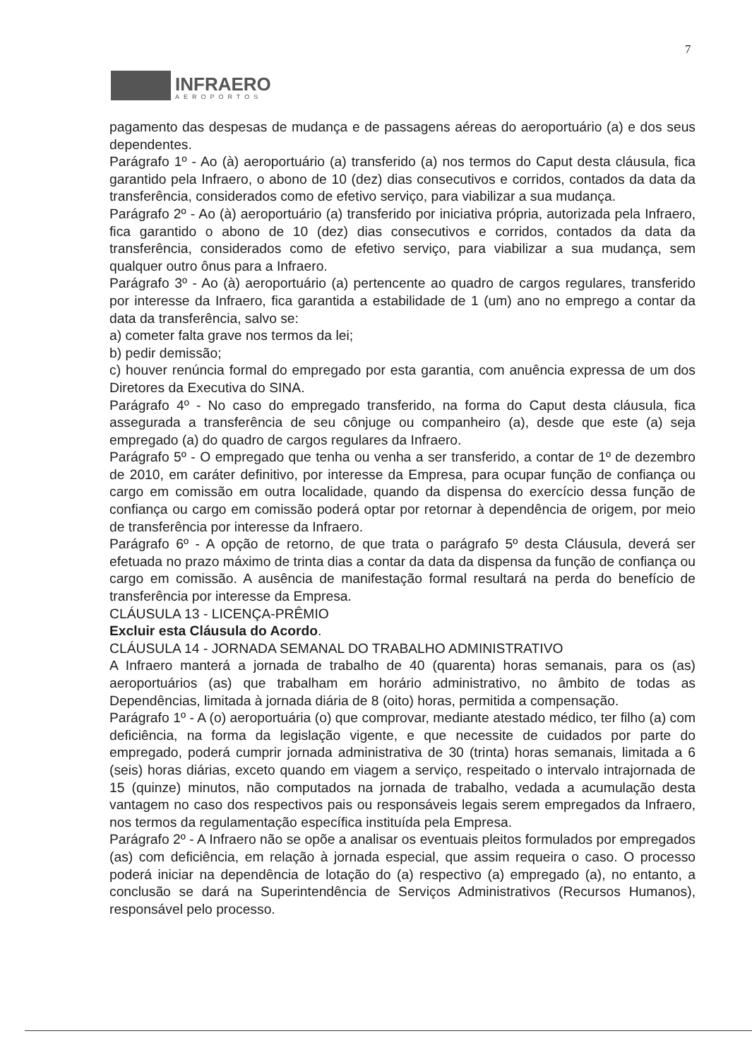7
INFRAERO
AEROPORTOS
pagamento das despesas de mudança e de passagens aéreas do aeroportuário (a) e dos seus dependentes.
Parágrafo 1º - Ao (à) aeroportuário (a) transferido (a) nos termos do Caput desta cláusula, fica garantido pela Infraero, o abono de 10 (dez) dias consecutivos e corridos, contados da data da transferência, considerados como de efetivo serviço, para viabilizar a sua mudança.
Parágrafo 2º - Ao (à) aeroportuário (a) transferido por iniciativa própria, autorizada pela Infraero, fica garantido o abono de 10 (dez) dias consecutivos e corridos, contados da data da transferência, considerados como de efetivo serviço, para viabilizar a sua mudança, sem qualquer outro ônus para a Infraero.
Parágrafo 3º - Ao (à) aeroportuário (a) pertencente ao quadro de cargos regulares, transferido por interesse da Infraero, fica garantida a estabilidade de 1 (um) ano no emprego a contar da data da transferência, salvo se:
a) cometer falta grave nos termos da lei;
b) pedir demissão;
c) houver renúncia formal do empregado por esta garantia, com anuência expressa de um dos Diretores da Executiva do SINA.
Parágrafo 4º - No caso do empregado transferido, na forma do Caput desta cláusula, fica assegurada a transferência de seu cônjuge ou companheiro (a), desde que este (a) seja empregado (a) do quadro de cargos regulares da Infraero.
Parágrafo 5º - O empregado que tenha ou venha a ser transferido, a contar de 1º de dezembro de 2010, em caráter definitivo, por interesse da Empresa, para ocupar função de confiança ou cargo em comissão em outra localidade, quando da dispensa do exercício dessa função de confiança ou cargo em comissão poderá optar por retornar à dependência de origem, por meio de transferência por interesse da Infraero.
Parágrafo 6º - A opção de retorno, de que trata o parágrafo 5º desta Cláusula, deverá ser efetuada no prazo máximo de trinta dias a contar da data da dispensa da função de confiança ou cargo em comissão. A ausência de manifestação formal resultará na perda do benefício de transferência por interesse da Empresa.
CLÁUSULA 13 - LICENÇA-PRÊMIO
Excluir esta Cláusula do Acordo.
CLÁUSULA 14 - JORNADA SEMANAL DO TRABALHO ADMINISTRATIVO
A Infraero manterá a jornada de trabalho de 40 (quarenta) horas semanais, para os (as) aeroportuários (as) que trabalham em horário administrativo, no âmbito de todas as Dependências, limitada à jornada diária de 8 (oito) horas, permitida a compensação.
Parágrafo 1º - A (o) aeroportuária (o) que comprovar, mediante atestado médico, ter filho (a) com deficiência, na forma da legislação vigente, e que necessite de cuidados por parte do empregado, poderá cumprir jornada administrativa de 30 (trinta) horas semanais, limitada a 6 (seis) horas diárias, exceto quando em viagem a serviço, respeitado o intervalo intrajornada de 15 (quinze) minutos, não computados na jornada de trabalho, vedada a acumulação desta vantagem no caso dos respectivos pais ou responsáveis legais serem empregados da Infraero, nos termos da regulamentação específica instituída pela Empresa.
Parágrafo 2º - A Infraero não se opõe a analisar os eventuais pleitos formulados por empregados (as) com deficiência, em relação à jornada especial, que assim requeira o caso. O processo poderá iniciar na dependência de lotação do (a) respectivo (a) empregado (a), no entanto, a conclusão se dará na Superintendência de Serviços Administrativos (Recursos Humanos), responsável pelo processo.